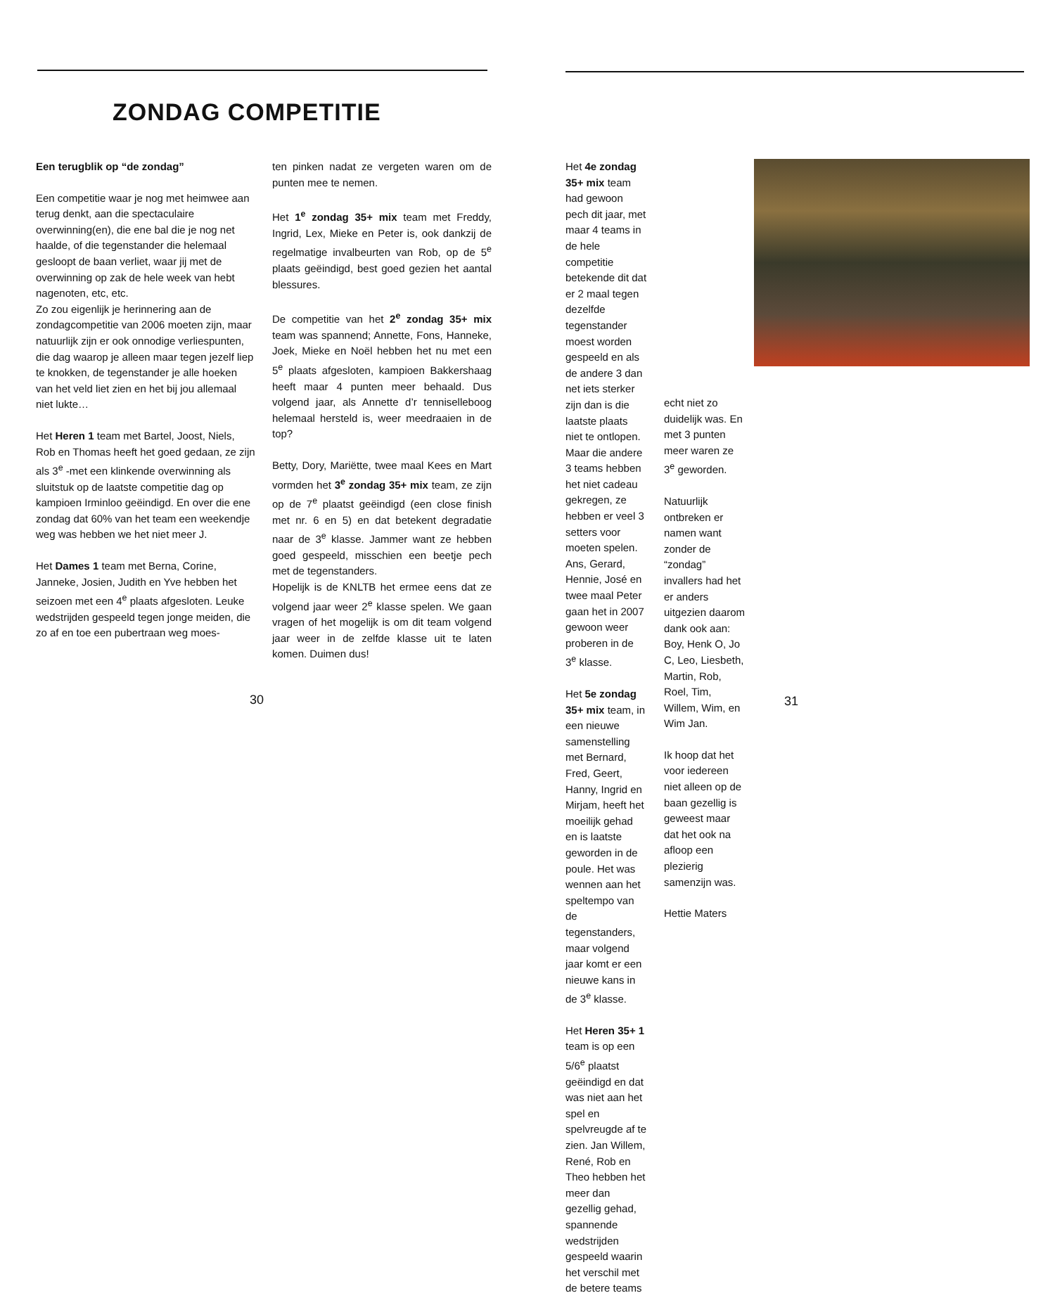ZONDAG COMPETITIE
Een terugblik op “de zondag”
Een competitie waar je nog met heimwee aan terug denkt, aan die spectaculaire overwinning(en), die ene bal die je nog net haalde, of die tegenstander die helemaal gesloopt de baan verliet, waar jij met de overwinning op zak de hele week van hebt nagenoten, etc, etc.
Zo zou eigenlijk je herinnering aan de zondagcompetitie van 2006 moeten zijn, maar natuurlijk zijn er ook onnodige verliespunten, die dag waarop je alleen maar tegen jezelf liep te knokken, de tegenstander je alle hoeken van het veld liet zien en het bij jou allemaal niet lukte…
Het Heren 1 team met Bartel, Joost, Niels, Rob en Thomas heeft het goed gedaan, ze zijn als 3<sup>e</sup> -met een klinkende overwinning als sluitstuk op de laatste competitie dag op kampioen Irminloo geëindigd. En over die ene zondag dat 60% van het team een weekendje weg was hebben we het niet meer J.
Het Dames 1 team met Berna, Corine, Janneke, Josien, Judith en Yve hebben het seizoen met een 4<sup>e</sup> plaats afgesloten. Leuke wedstrijden gespeeld tegen jonge meiden, die zo af en toe een pubertraan weg moes-
ten pinken nadat ze vergeten waren om de punten mee te nemen.
Het 1<sup>e</sup> zondag 35+ mix team met Freddy, Ingrid, Lex, Mieke en Peter is, ook dankzij de regelmatige invalbeurten van Rob, op de 5<sup>e</sup> plaats geëindigd, best goed gezien het aantal blessures.
De competitie van het 2<sup>e</sup> zondag 35+ mix team was spannend; Annette, Fons, Hanneke, Joek, Mieke en Noël hebben het nu met een 5<sup>e</sup> plaats afgesloten, kampioen Bakkershaag heeft maar 4 punten meer behaald. Dus volgend jaar, als Annette d’r tenniselleboog helemaal hersteld is, weer meedraaien in de top?
Betty, Dory, Mariëtte, twee maal Kees en Mart vormden het 3<sup>e</sup> zondag 35+ mix team, ze zijn op de 7<sup>e</sup> plaatst geëindigd (een close finish met nr. 6 en 5) en dat betekent degradatie naar de 3<sup>e</sup> klasse. Jammer want ze hebben goed gespeeld, misschien een beetje pech met de tegenstanders.
Hopelijk is de KNLTB het ermee eens dat ze volgend jaar weer 2<sup>e</sup> klasse spelen. We gaan vragen of het mogelijk is om dit team volgend jaar weer in de zelfde klasse uit te laten komen. Duimen dus!
30
Het 4e zondag 35+ mix team had gewoon pech dit jaar, met maar 4 teams in de hele competitie betekende dit dat er 2 maal tegen dezelfde tegenstander moest worden gespeeld en als de andere 3 dan net iets sterker zijn dan is die laatste plaats niet te ontlopen. Maar die andere 3 teams hebben het niet cadeau gekregen, ze hebben er veel 3 setters voor moeten spelen. Ans, Gerard, Hennie, José en twee maal Peter gaan het in 2007 gewoon weer proberen in de 3<sup>e</sup> klasse.
Het 5e zondag 35+ mix team, in een nieuwe samenstelling met Bernard, Fred, Geert, Hanny, Ingrid en Mirjam, heeft het moeilijk gehad en is laatste geworden in de poule. Het was wennen aan het speltempo van de tegenstanders, maar volgend jaar komt er een nieuwe kans in de 3<sup>e</sup> klasse.
Het Heren 35+ 1 team is op een 5/6<sup>e</sup> plaatst geëindigd en dat was niet aan het spel en spelvreugde af te zien. Jan Willem, René, Rob en Theo hebben het meer dan gezellig gehad, spannende wedstrijden gespeeld waarin het verschil met de betere teams
echt niet zo duidelijk was. En met 3 punten meer waren ze 3<sup>e</sup> geworden.
Natuurlijk ontbreken er namen want zonder de “zondag” invallers had het er anders uitgezien daarom dank ook aan: Boy, Henk O, Jo C, Leo, Liesbeth, Martin, Rob, Roel, Tim, Willem, Wim, en Wim Jan.
Ik hoop dat het voor iedereen niet alleen op de baan gezellig is geweest maar dat het ook na afloop een plezierig samenzijn was.
Hettie Maters
31